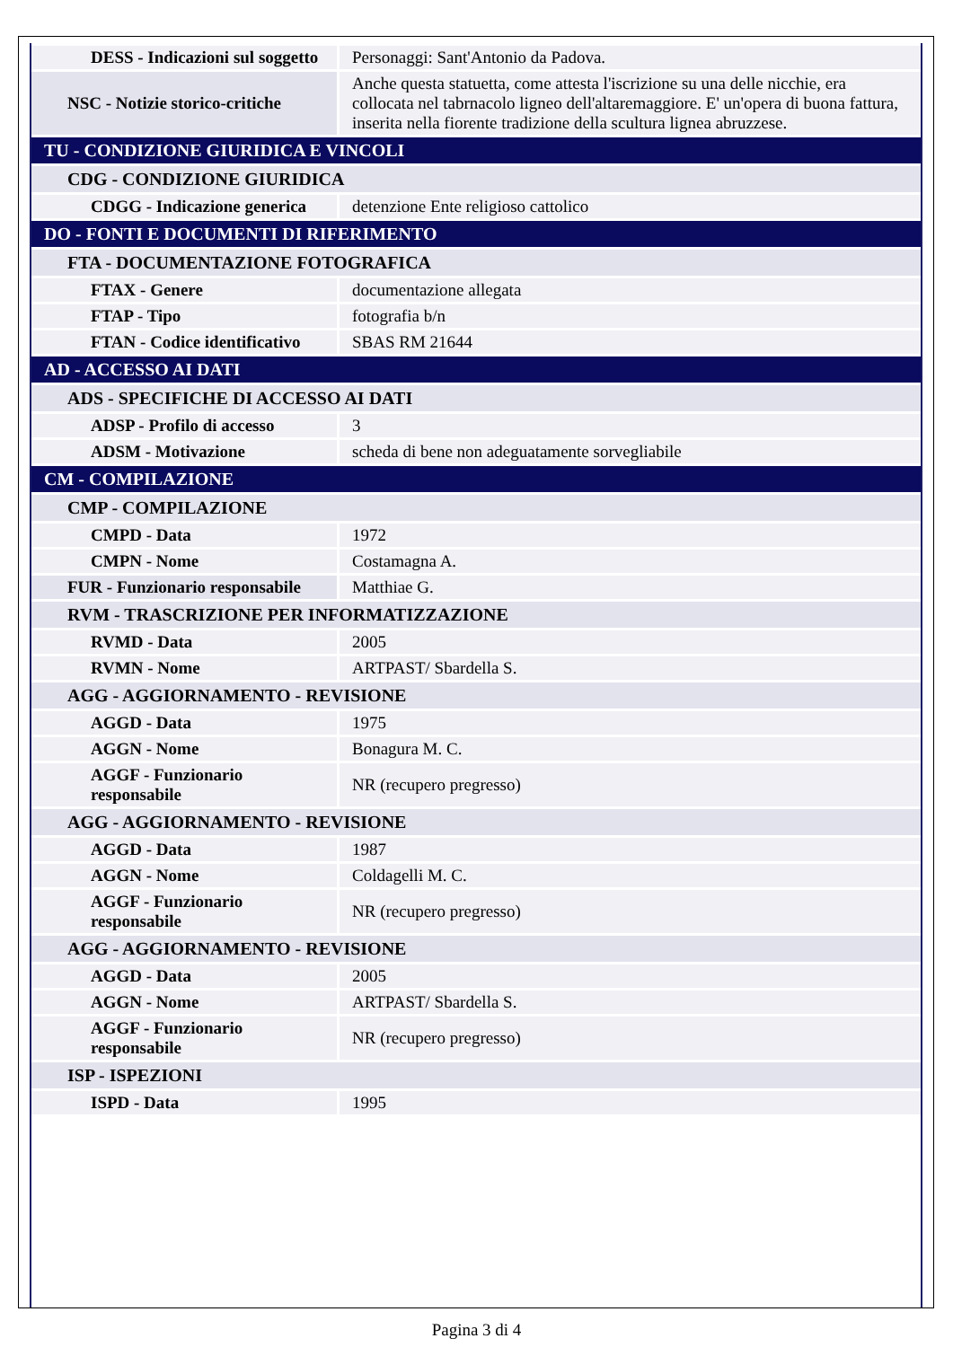| DESS - Indicazioni sul soggetto | Personaggi: Sant'Antonio da Padova. |
| NSC - Notizie storico-critiche | Anche questa statuetta, come attesta l'iscrizione su una delle nicchie, era collocata nel tabrnacolo ligneo dell'altaremaggiore. E' un'opera di buona fattura, inserita nella fiorente tradizione della scultura lignea abruzzese. |
| TU - CONDIZIONE GIURIDICA E VINCOLI | |
| CDG - CONDIZIONE GIURIDICA | |
| CDGG - Indicazione generica | detenzione Ente religioso cattolico |
| DO - FONTI E DOCUMENTI DI RIFERIMENTO | |
| FTA - DOCUMENTAZIONE FOTOGRAFICA | |
| FTAX - Genere | documentazione allegata |
| FTAP - Tipo | fotografia b/n |
| FTAN - Codice identificativo | SBAS RM 21644 |
| AD - ACCESSO AI DATI | |
| ADS - SPECIFICHE DI ACCESSO AI DATI | |
| ADSP - Profilo di accesso | 3 |
| ADSM - Motivazione | scheda di bene non adeguatamente sorvegliabile |
| CM - COMPILAZIONE | |
| CMP - COMPILAZIONE | |
| CMPD - Data | 1972 |
| CMPN - Nome | Costamagna A. |
| FUR - Funzionario responsabile | Matthiae G. |
| RVM - TRASCRIZIONE PER INFORMATIZZAZIONE | |
| RVMD - Data | 2005 |
| RVMN - Nome | ARTPAST/ Sbardella S. |
| AGG - AGGIORNAMENTO - REVISIONE | |
| AGGD - Data | 1975 |
| AGGN - Nome | Bonagura M. C. |
| AGGF - Funzionario responsabile | NR (recupero pregresso) |
| AGG - AGGIORNAMENTO - REVISIONE | |
| AGGD - Data | 1987 |
| AGGN - Nome | Coldagelli M. C. |
| AGGF - Funzionario responsabile | NR (recupero pregresso) |
| AGG - AGGIORNAMENTO - REVISIONE | |
| AGGD - Data | 2005 |
| AGGN - Nome | ARTPAST/ Sbardella S. |
| AGGF - Funzionario responsabile | NR (recupero pregresso) |
| ISP - ISPEZIONI | |
| ISPD - Data | 1995 |
Pagina 3 di 4